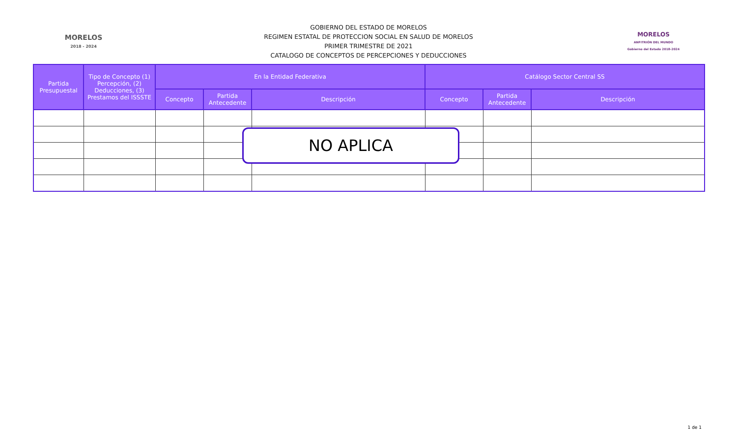MORELOS
2018 - 2024
GOBIERNO DEL ESTADO DE MORELOS
REGIMEN ESTATAL DE PROTECCION SOCIAL EN SALUD DE MORELOS
PRIMER TRIMESTRE DE 2021
CATALOGO DE CONCEPTOS DE PERCEPCIONES Y DEDUCCIONES
MORELOS
ANFITRIÓN DEL MUNDO
Gobierno del Estado 2018-2024
| Partida Presupuestal | Tipo de Concepto (1) Percepción, (2) Deducciones, (3) Prestamos del ISSSTE | En la Entidad Federativa | | | Catálogo Sector Central SS | | |
| --- | --- | --- | --- | --- | --- | --- | --- |
| | | Concepto | Partida Antecedente | Descripción | Concepto | Partida Antecedente | Descripción |
NO APLICA
1 de 1